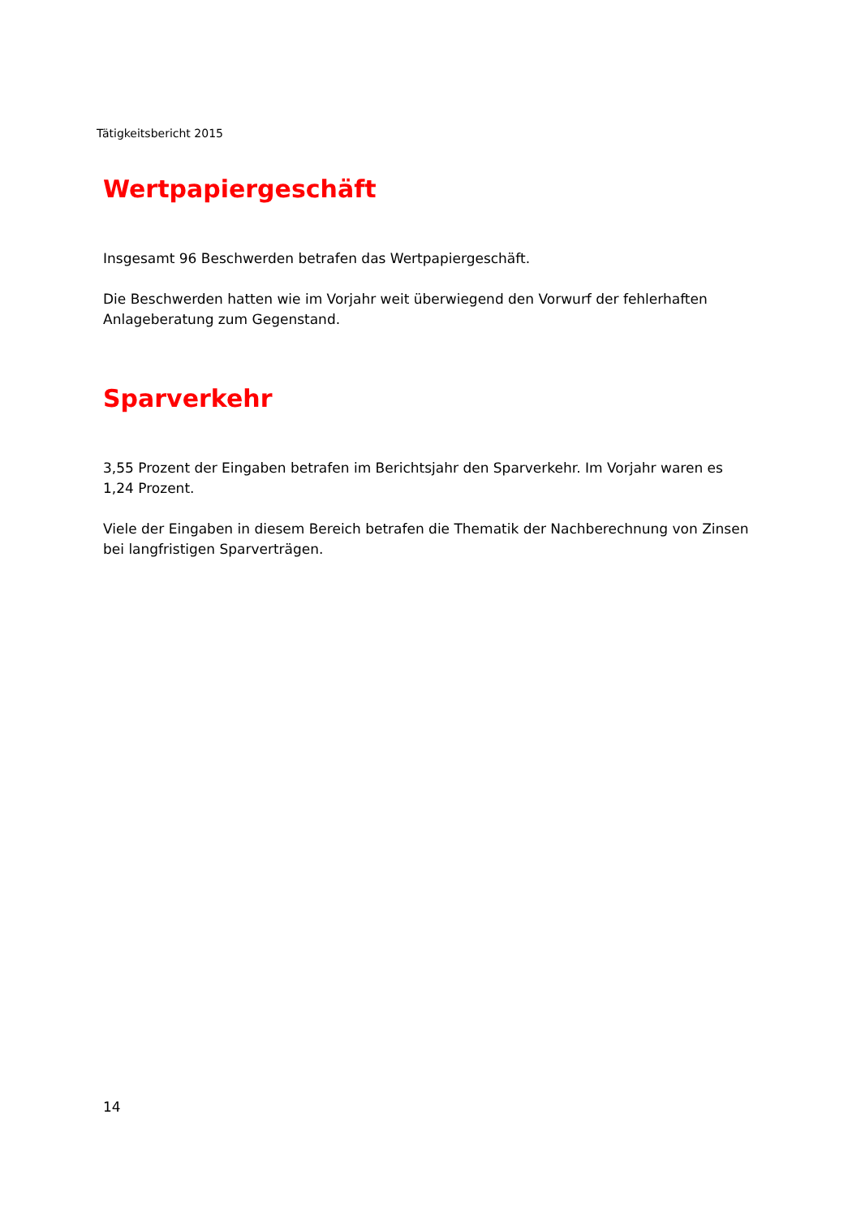Tätigkeitsbericht 2015
Wertpapiergeschäft
Insgesamt 96 Beschwerden betrafen das Wertpapiergeschäft.
Die Beschwerden hatten wie im Vorjahr weit überwiegend den Vorwurf der fehlerhaften Anlageberatung zum Gegenstand.
Sparverkehr
3,55 Prozent der Eingaben betrafen im Berichtsjahr den Sparverkehr. Im Vorjahr waren es 1,24 Prozent.
Viele der Eingaben in diesem Bereich betrafen die Thematik der Nachberechnung von Zinsen bei langfristigen Sparverträgen.
14